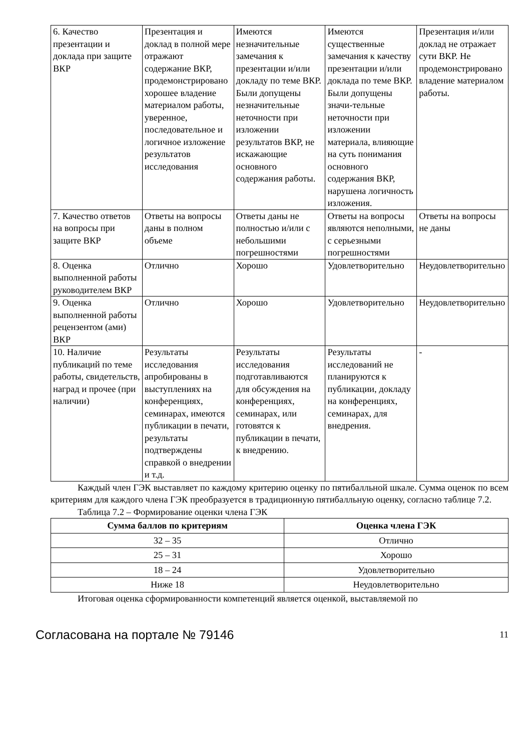| 6. Качество презентации и доклада при защите ВКР | Презентация и доклад в полной мере отражают содержание ВКР, продемонстрировано хорошее владение материалом работы, уверенное, последовательное и логичное изложение результатов исследования | Имеются незначительные замечания к презентации и/или докладу по теме ВКР. Были допущены незначительные неточности при изложении результатов ВКР, не искажающие основного содержания работы. | Имеются существенные замечания к качеству презентации и/или доклада по теме ВКР. Были допущены значи-тельные неточности при изложении материала, влияющие на суть понимания основного содержания ВКР, нарушена логичность изложения. | Презентация и/или доклад не отражает сути ВКР. Не продемонстрировано владение материалом работы. |
| 7. Качество ответов на вопросы при защите ВКР | Ответы на вопросы даны в полном объеме | Ответы даны не полностью и/или с небольшими погрешностями | Ответы на вопросы являются неполными, с серьезными погрешностями | Ответы на вопросы не даны |
| 8. Оценка выполненной работы руководителем ВКР | Отлично | Хорошо | Удовлетворительно | Неудовлетворительно |
| 9. Оценка выполненной работы рецензентом (ами) ВКР | Отлично | Хорошо | Удовлетворительно | Неудовлетворительно |
| 10. Наличие публикаций по теме работы, свидетельств, наград и прочее (при наличии) | Результаты исследования апробированы в выступлениях на конференциях, семинарах, имеются публикации в печати, результаты подтверждены справкой о внедрении и т.д. | Результаты исследования подготавливаются для обсуждения на конференциях, семинарах, или готовятся к публикации в печати, к внедрению. | Результаты исследований не планируются к публикации, докладу на конференциях, семинарах, для внедрения. | - |
Каждый член ГЭК выставляет по каждому критерию оценку по пятибалльной шкале. Сумма оценок по всем критериям для каждого члена ГЭК преобразуется в традиционную пятибалльную оценку, согласно таблице 7.2.
Таблица 7.2 – Формирование оценки члена ГЭК
| Сумма баллов по критериям | Оценка члена ГЭК |
| --- | --- |
| 32 – 35 | Отлично |
| 25 – 31 | Хорошо |
| 18 – 24 | Удовлетворительно |
| Ниже 18 | Неудовлетворительно |
Итоговая оценка сформированности компетенций является оценкой, выставляемой по
Согласована на портале № 79146 11